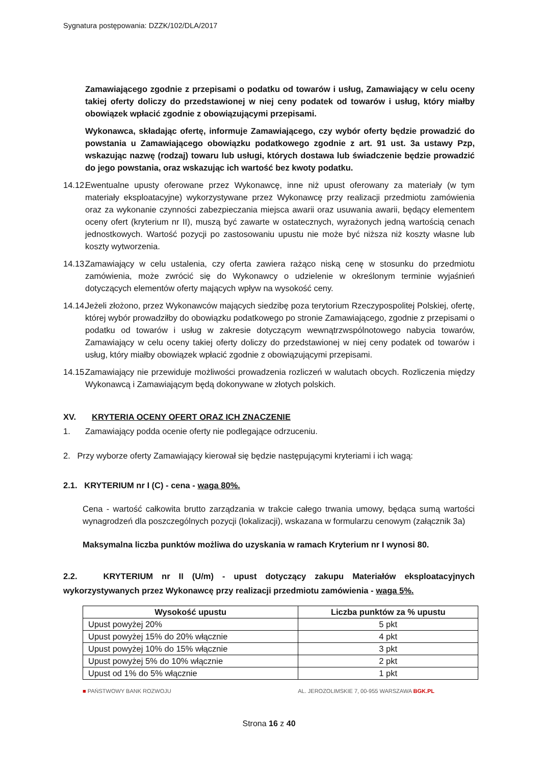Sygnatura postępowania: DZZK/102/DLA/2017
Zamawiającego zgodnie z przepisami o podatku od towarów i usług, Zamawiający w celu oceny takiej oferty doliczy do przedstawionej w niej ceny podatek od towarów i usług, który miałby obowiązek wpłacić zgodnie z obowiązującymi przepisami.
Wykonawca, składając ofertę, informuje Zamawiającego, czy wybór oferty będzie prowadzić do powstania u Zamawiającego obowiązku podatkowego zgodnie z art. 91 ust. 3a ustawy Pzp, wskazując nazwę (rodzaj) towaru lub usługi, których dostawa lub świadczenie będzie prowadzić do jego powstania, oraz wskazując ich wartość bez kwoty podatku.
14.12.
Ewentualne upusty oferowane przez Wykonawcę, inne niż upust oferowany za materiały (w tym materiały eksploatacyjne) wykorzystywane przez Wykonawcę przy realizacji przedmiotu zamówienia oraz za wykonanie czynności zabezpieczania miejsca awarii oraz usuwania awarii, będący elementem oceny ofert (kryterium nr II), muszą być zawarte w ostatecznych, wyrażonych jedną wartością cenach jednostkowych. Wartość pozycji po zastosowaniu upustu nie może być niższa niż koszty własne lub koszty wytworzenia.
14.13.
Zamawiający w celu ustalenia, czy oferta zawiera rażąco niską cenę w stosunku do przedmiotu zamówienia, może zwrócić się do Wykonawcy o udzielenie w określonym terminie wyjaśnień dotyczących elementów oferty mających wpływ na wysokość ceny.
14.14.
Jeżeli złożono, przez Wykonawców mających siedzibę poza terytorium Rzeczypospolitej Polskiej, ofertę, której wybór prowadziłby do obowiązku podatkowego po stronie Zamawiającego, zgodnie z przepisami o podatku od towarów i usług w zakresie dotyczącym wewnątrzwspólnotowego nabycia towarów, Zamawiający w celu oceny takiej oferty doliczy do przedstawionej w niej ceny podatek od towarów i usług, który miałby obowiązek wpłacić zgodnie z obowiązującymi przepisami.
14.15.
Zamawiający nie przewiduje możliwości prowadzenia rozliczeń w walutach obcych. Rozliczenia między Wykonawcą i Zamawiającym będą dokonywane w złotych polskich.
XV. KRYTERIA OCENY OFERT ORAZ ICH ZNACZENIE
1. Zamawiający podda ocenie oferty nie podlegające odrzuceniu.
2. Przy wyborze oferty Zamawiający kierował się będzie następującymi kryteriami i ich wagą:
2.1. KRYTERIUM nr I (C) - cena - waga 80%.
Cena - wartość całkowita brutto zarządzania w trakcie całego trwania umowy, będąca sumą wartości wynagrodzeń dla poszczególnych pozycji (lokalizacji), wskazana w formularzu cenowym (załącznik 3a)
Maksymalna liczba punktów możliwa do uzyskania w ramach Kryterium nr I wynosi 80.
2.2. KRYTERIUM nr II (U/m) - upust dotyczący zakupu Materiałów eksploatacyjnych wykorzystywanych przez Wykonawcę przy realizacji przedmiotu zamówienia - waga 5%.
| Wysokość upustu | Liczba punktów za % upustu |
| --- | --- |
| Upust powyżej 20% | 5 pkt |
| Upust powyżej 15% do 20% włącznie | 4 pkt |
| Upust powyżej 10% do 15% włącznie | 3 pkt |
| Upust powyżej 5% do 10% włącznie | 2 pkt |
| Upust od 1% do 5% włącznie | 1 pkt |
■ PAŃSTWOWY BANK ROZWOJU AL. JEROZOLIMSKIE 7, 00-955 WARSZAWA BGK.PL
Strona 16 z 40